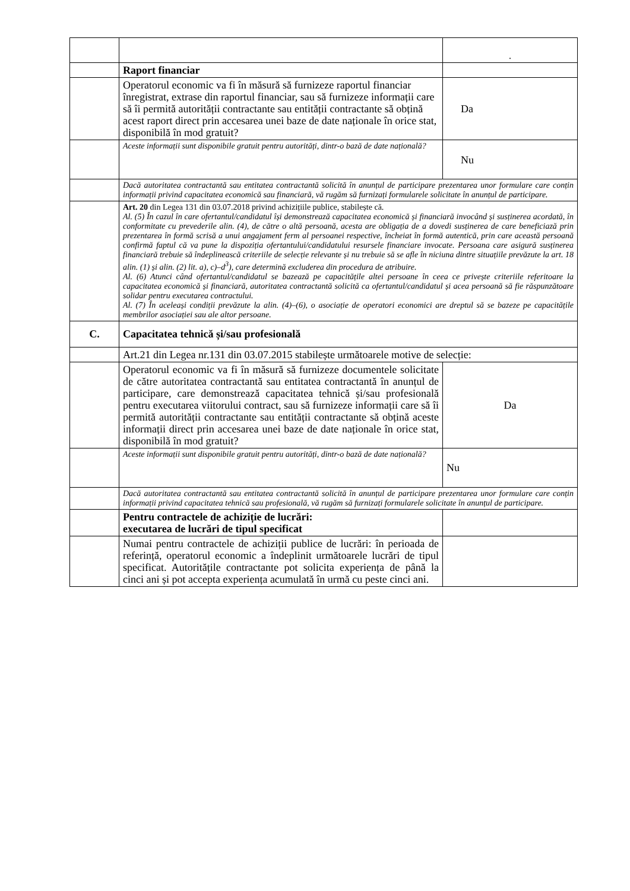| | | . |
| | Raport financiar | |
| | Operatorul economic va fi în măsură să furnizeze raportul financiar înregistrat, extrase din raportul financiar, sau să furnizeze informații care să îi permită autorității contractante sau entității contractante să obțină acest raport direct prin accesarea unei baze de date naționale în orice stat, disponibilă în mod gratuit? | Da |
| | Aceste informații sunt disponibile gratuit pentru autorități, dintr-o bază de date națională? | Nu |
| | Dacă autoritatea contractantă sau entitatea contractantă solicită în anunțul de participare prezentarea unor formulare care conțin informații privind capacitatea economică sau financiară, vă rugăm să furnizați formularele solicitate în anunțul de participare. | |
| | Art. 20 din Legea 131 din 03.07.2018 privind achizițiile publice, stabilește că. Al. (5) În cazul în care ofertantul/candidatul își demonstrează capacitatea economică și financiară invocând și susținerea acordată, în conformitate cu prevederile alin. (4), de către o altă persoană, acesta are obligația de a dovedi susținerea de care beneficiază prin prezentarea în formă scrisă a unui angajament ferm al persoanei respective, încheiat în formă autentică, prin care această persoană confirmă faptul că va pune la dispoziția ofertantului/candidatului resursele financiare invocate. Persoana care asigură susținerea financiară trebuie să îndeplinească criteriile de selecție relevante și nu trebuie să se afle în niciuna dintre situațiile prevăzute la art. 18 alin. (1) și alin. (2) lit. a), c)–d<sup>3</sup>), care determină excluderea din procedura de atribuire. Al. (6) Atunci când ofertantul/candidatul se bazează pe capacitățile altei persoane în ceea ce privește criteriile referitoare la capacitatea economică și financiară, autoritatea contractantă solicită ca ofertantul/candidatul și acea persoană să fie răspunzătoare solidar pentru executarea contractului. Al. (7) În aceleași condiții prevăzute la alin. (4)–(6), o asociație de operatori economici are dreptul să se bazeze pe capacitățile membrilor asociației sau ale altor persoane. | |
| C. | Capacitatea tehnică și/sau profesională | |
| | Art.21 din Legea nr.131 din 03.07.2015 stabilește următoarele motive de selecție: | |
| | Operatorul economic va fi în măsură să furnizeze documentele solicitate de către autoritatea contractantă sau entitatea contractantă în anunțul de participare, care demonstrează capacitatea tehnică și/sau profesională pentru executarea viitorului contract, sau să furnizeze informații care să îi permită autorității contractante sau entității contractante să obțină aceste informații direct prin accesarea unei baze de date naționale în orice stat, disponibilă în mod gratuit? | Da |
| | Aceste informații sunt disponibile gratuit pentru autorități, dintr-o bază de date națională? | Nu |
| | Dacă autoritatea contractantă sau entitatea contractantă solicită în anunțul de participare prezentarea unor formulare care conțin informații privind capacitatea tehnică sau profesională, vă rugăm să furnizați formularele solicitate în anunțul de participare. | |
| | Pentru contractele de achiziție de lucrări: executarea de lucrări de tipul specificat | |
| | Numai pentru contractele de achiziții publice de lucrări: în perioada de referință, operatorul economic a îndeplinit următoarele lucrări de tipul specificat. Autoritățile contractante pot solicita experiența de până la cinci ani și pot accepta experiența acumulată în urmă cu peste cinci ani. | |